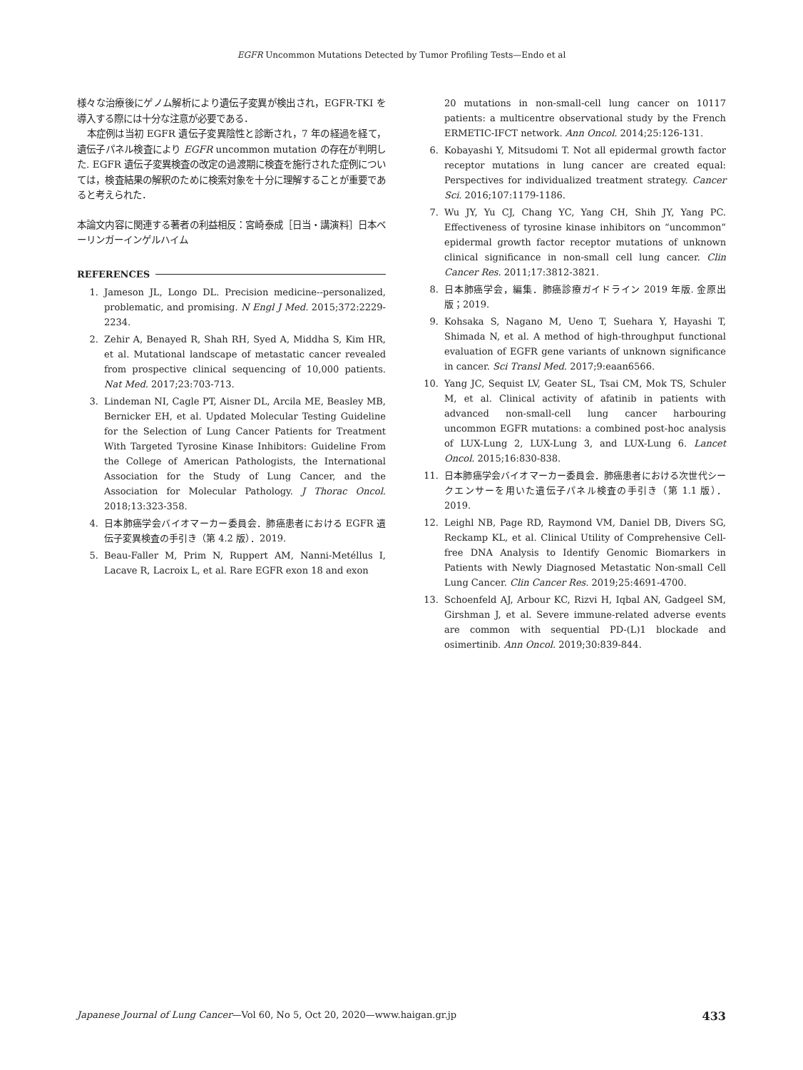EGFR Uncommon Mutations Detected by Tumor Profiling Tests—Endo et al
様々な治療後にゲノム解析により遺伝子変異が検出され，EGFR-TKI を導入する際には十分な注意が必要である．
本症例は当初 EGFR 遺伝子変異陰性と診断され，7 年の経過を経て，遺伝子パネル検査により EGFR uncommon mutation の存在が判明した. EGFR 遺伝子変異検査の改定の過渡期に検査を施行された症例については，検査結果の解釈のために検索対象を十分に理解することが重要であると考えられた．
本論文内容に関連する著者の利益相反：宮崎泰成［日当・講演料］日本ベーリンガーインゲルハイム
REFERENCES
1. Jameson JL, Longo DL. Precision medicine--personalized, problematic, and promising. N Engl J Med. 2015;372:2229-2234.
2. Zehir A, Benayed R, Shah RH, Syed A, Middha S, Kim HR, et al. Mutational landscape of metastatic cancer revealed from prospective clinical sequencing of 10,000 patients. Nat Med. 2017;23:703-713.
3. Lindeman NI, Cagle PT, Aisner DL, Arcila ME, Beasley MB, Bernicker EH, et al. Updated Molecular Testing Guideline for the Selection of Lung Cancer Patients for Treatment With Targeted Tyrosine Kinase Inhibitors: Guideline From the College of American Pathologists, the International Association for the Study of Lung Cancer, and the Association for Molecular Pathology. J Thorac Oncol. 2018;13:323-358.
4. 日本肺癌学会バイオマーカー委員会．肺癌患者における EGFR 遺伝子変異検査の手引き（第 4.2 版）．2019.
5. Beau-Faller M, Prim N, Ruppert AM, Nanni-Metéllus I, Lacave R, Lacroix L, et al. Rare EGFR exon 18 and exon
20 mutations in non-small-cell lung cancer on 10117 patients: a multicentre observational study by the French ERMETIC-IFCT network. Ann Oncol. 2014;25:126-131.
6. Kobayashi Y, Mitsudomi T. Not all epidermal growth factor receptor mutations in lung cancer are created equal: Perspectives for individualized treatment strategy. Cancer Sci. 2016;107:1179-1186.
7. Wu JY, Yu CJ, Chang YC, Yang CH, Shih JY, Yang PC. Effectiveness of tyrosine kinase inhibitors on “uncommon” epidermal growth factor receptor mutations of unknown clinical significance in non-small cell lung cancer. Clin Cancer Res. 2011;17:3812-3821.
8. 日本肺癌学会，編集．肺癌診療ガイドライン 2019 年版. 金原出版；2019.
9. Kohsaka S, Nagano M, Ueno T, Suehara Y, Hayashi T, Shimada N, et al. A method of high-throughput functional evaluation of EGFR gene variants of unknown significance in cancer. Sci Transl Med. 2017;9:eaan6566.
10. Yang JC, Sequist LV, Geater SL, Tsai CM, Mok TS, Schuler M, et al. Clinical activity of afatinib in patients with advanced non-small-cell lung cancer harbouring uncommon EGFR mutations: a combined post-hoc analysis of LUX-Lung 2, LUX-Lung 3, and LUX-Lung 6. Lancet Oncol. 2015;16:830-838.
11. 日本肺癌学会バイオマーカー委員会．肺癌患者における次世代シークエンサーを用いた遺伝子パネル検査の手引き（第 1.1 版）．2019.
12. Leighl NB, Page RD, Raymond VM, Daniel DB, Divers SG, Reckamp KL, et al. Clinical Utility of Comprehensive Cell-free DNA Analysis to Identify Genomic Biomarkers in Patients with Newly Diagnosed Metastatic Non-small Cell Lung Cancer. Clin Cancer Res. 2019;25:4691-4700.
13. Schoenfeld AJ, Arbour KC, Rizvi H, Iqbal AN, Gadgeel SM, Girshman J, et al. Severe immune-related adverse events are common with sequential PD-(L)1 blockade and osimertinib. Ann Oncol. 2019;30:839-844.
Japanese Journal of Lung Cancer—Vol 60, No 5, Oct 20, 2020—www.haigan.gr.jp 433